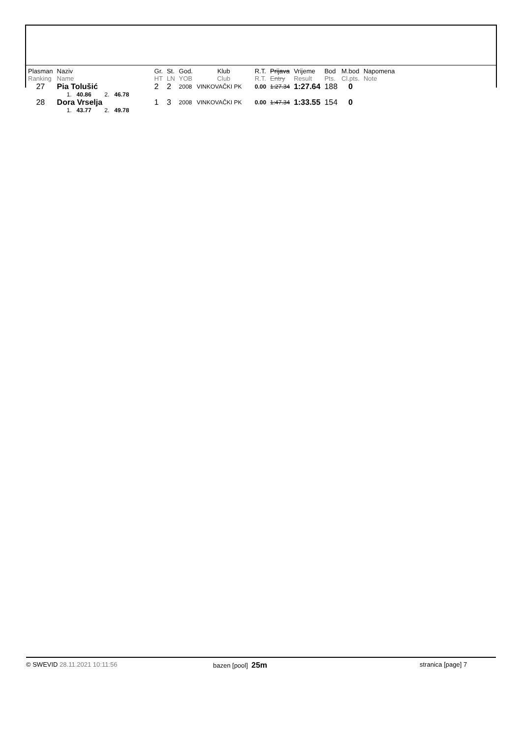| Plasman Ranking | Naziv Name | Gr. HT | St. LN | God. YOB | Klub Club | R.T. R.T. | Prijava Entry | Vrijeme Result | Bod Pts. | M.bod Cl.pts. | Napomena Note |
| --- | --- | --- | --- | --- | --- | --- | --- | --- | --- | --- | --- |
| 27 | Pia Tolušić | 2 | 2 | 2008 | VINKOVAČKI PK | 0.00 | 1:27.34 | 1:27.64 | 188 | 0 | |
| | 1. 40.86 2. 46.78 | | | | | | | | | | |
| 28 | Dora Vrselja | 1 | 3 | 2008 | VINKOVAČKI PK | 0.00 | 1:47.34 | 1:33.55 | 154 | 0 | |
| | 1. 43.77 2. 49.78 | | | | | | | | | | |
© SWEVID 28.11.2021 10:11:56 bazen [pool] 25m
stranica [page] 7